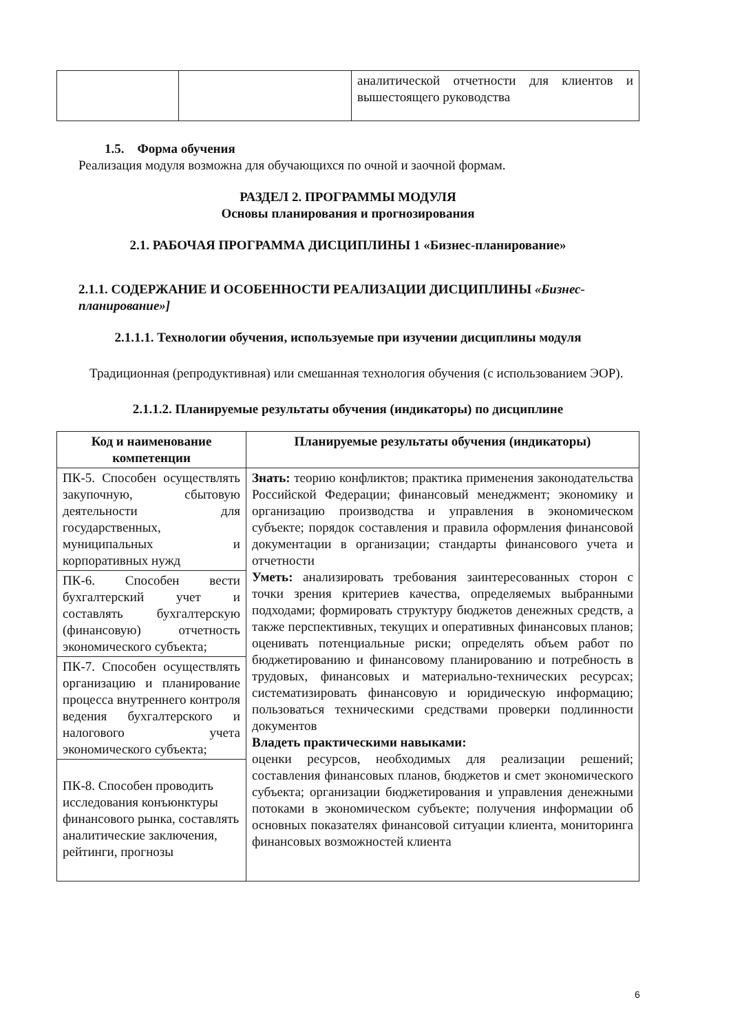| | | аналитической отчетности для клиентов и вышестоящего руководства |
1.5. Форма обучения
Реализация модуля возможна для обучающихся по очной и заочной формам.
РАЗДЕЛ 2. ПРОГРАММЫ МОДУЛЯ
Основы планирования и прогнозирования
2.1. РАБОЧАЯ ПРОГРАММА ДИСЦИПЛИНЫ 1 «Бизнес-планирование»
2.1.1. СОДЕРЖАНИЕ И ОСОБЕННОСТИ РЕАЛИЗАЦИИ ДИСЦИПЛИНЫ «Бизнес-планирование»]
2.1.1.1. Технологии обучения, используемые при изучении дисциплины модуля
Традиционная (репродуктивная) или смешанная технология обучения (с использованием ЭОР).
2.1.1.2. Планируемые результаты обучения (индикаторы) по дисциплине
| Код и наименование компетенции | Планируемые результаты обучения (индикаторы) |
| --- | --- |
| ПК-5. Способен осуществлять закупочную, сбытовую деятельности для государственных, муниципальных и корпоративных нужд | Знать: теорию конфликтов; практика применения законодательства Российской Федерации; финансовый менеджмент; экономику и организацию производства и управления в экономическом субъекте; порядок составления и правила оформления финансовой документации в организации; стандарты финансового учета и отчетности Уметь: анализировать требования заинтересованных сторон с точки зрения критериев качества, определяемых выбранными подходами; формировать структуру бюджетов денежных средств, а также перспективных, текущих и оперативных финансовых планов; оценивать потенциальные риски; определять объем работ по бюджетированию и финансовому планированию и потребность в трудовых, финансовых и материально-технических ресурсах; систематизировать финансовую и юридическую информацию; пользоваться техническими средствами проверки подлинности документов Владеть практическими навыками: оценки ресурсов, необходимых для реализации решений; составления финансовых планов, бюджетов и смет экономического субъекта; организации бюджетирования и управления денежными потоками в экономическом субъекте; получения информации об основных показателях финансовой ситуации клиента, мониторинга финансовых возможностей клиента |
| ПК-6. Способен вести бухгалтерский учет и составлять бухгалтерскую (финансовую) отчетность экономического субъекта; | |
| ПК-7. Способен осуществлять организацию и планирование процесса внутреннего контроля ведения бухгалтерского и налогового учета экономического субъекта; | |
| ПК-8. Способен проводить исследования конъюнктуры финансового рынка, составлять аналитические заключения, рейтинги, прогнозы | |
6